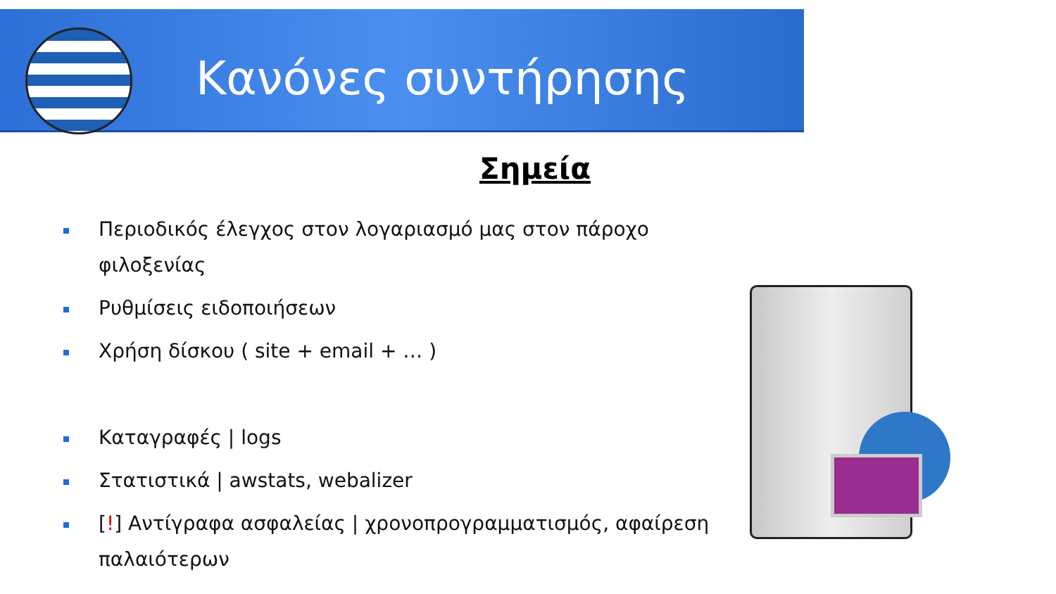Κανόνες συντήρησης
Σημεία
Περιοδικός έλεγχος στον λογαριασμό μας στον πάροχο φιλοξενίας
Ρυθμίσεις ειδοποιήσεων
Χρήση δίσκου ( site + email + … )
Καταγραφές | logs
Στατιστικά | awstats, webalizer
[!] Αντίγραφα ασφαλείας | χρονοπρογραμματισμός, αφαίρεση παλαιότερων